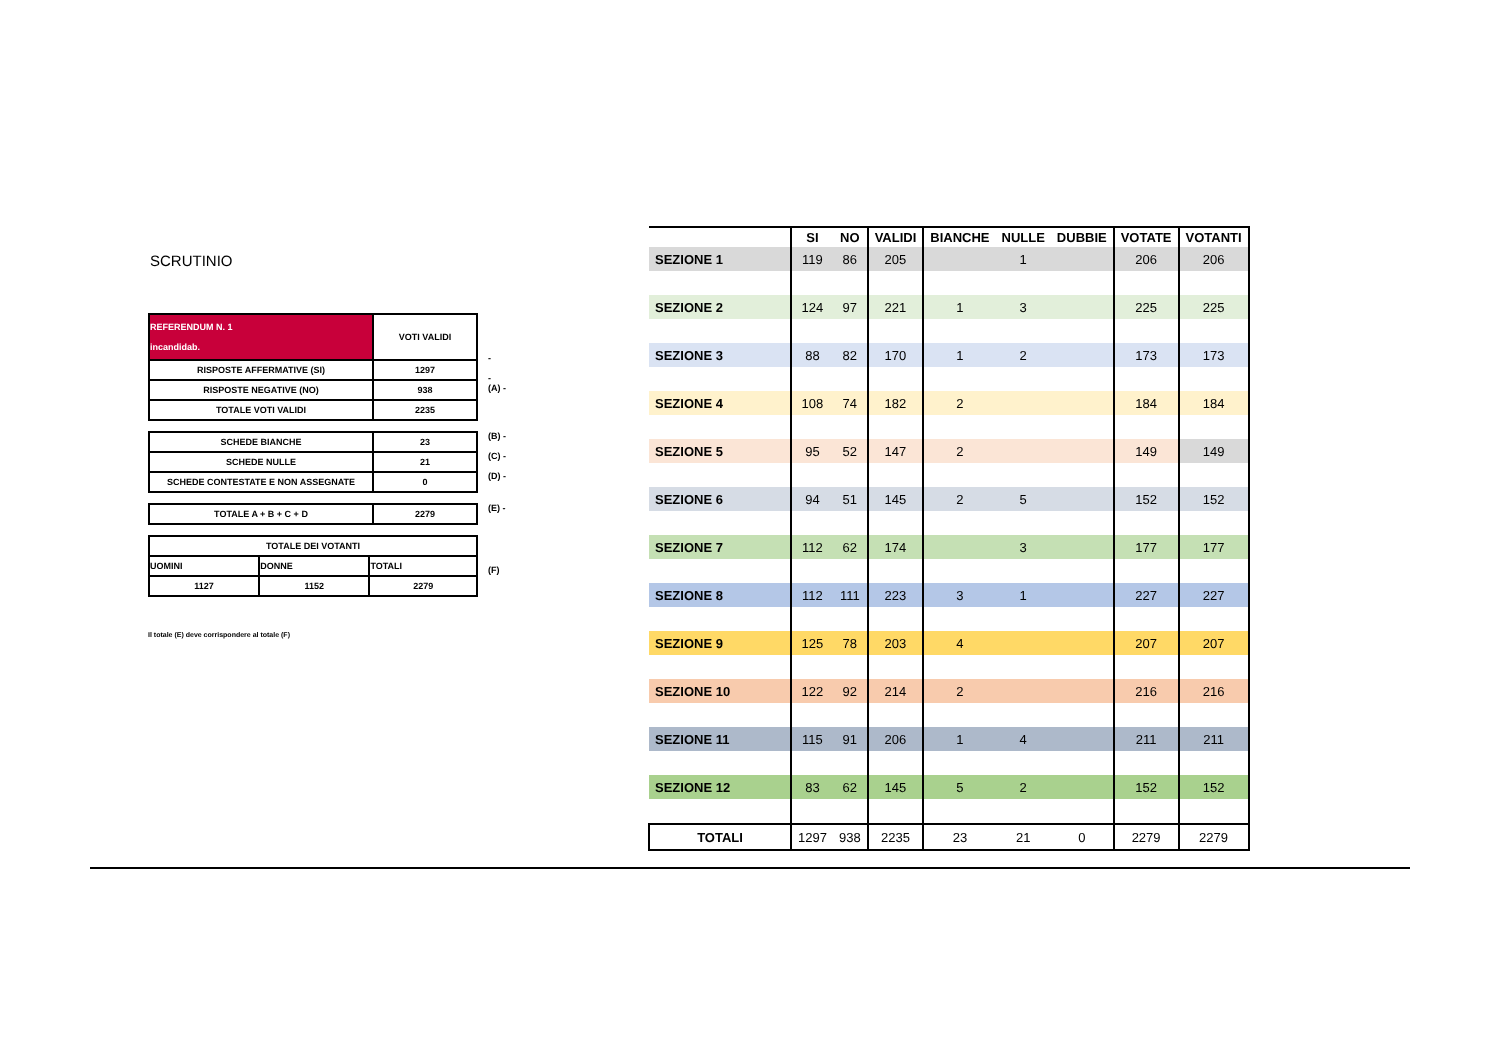SCRUTINIO
| REFERENDUM N. 1 incandidab. | VOTI VALIDI |
| RISPOSTE AFFERMATIVE (SI) | 1297 |
| RISPOSTE NEGATIVE (NO) | 938 |
| TOTALE VOTI VALIDI | 2235 |
-
-
(A) -
| SCHEDE BIANCHE | 23 |
| SCHEDE NULLE | 21 |
| SCHEDE CONTESTATE E NON ASSEGNATE | 0 |
(B) -
(C) -
(D) -
| TOTALE A + B + C + D | 2279 |
(E) -
| TOTALE DEI VOTANTI | | |
| UOMINI | DONNE | TOTALI |
| 1127 | 1152 | 2279 |
(F)
Il totale (E) deve corrispondere al totale (F)
| | SI | NO | VALIDI | BIANCHE | NULLE | DUBBIE | VOTATE | VOTANTI |
| --- | --- | --- | --- | --- | --- | --- | --- | --- |
| SEZIONE 1 | 119 | 86 | 205 | | 1 | | 206 | 206 |
| SEZIONE 2 | 124 | 97 | 221 | 1 | 3 | | 225 | 225 |
| SEZIONE 3 | 88 | 82 | 170 | 1 | 2 | | 173 | 173 |
| SEZIONE 4 | 108 | 74 | 182 | 2 | | | 184 | 184 |
| SEZIONE 5 | 95 | 52 | 147 | 2 | | | 149 | 149 |
| SEZIONE 6 | 94 | 51 | 145 | 2 | 5 | | 152 | 152 |
| SEZIONE 7 | 112 | 62 | 174 | | 3 | | 177 | 177 |
| SEZIONE 8 | 112 | 111 | 223 | 3 | 1 | | 227 | 227 |
| SEZIONE 9 | 125 | 78 | 203 | 4 | | | 207 | 207 |
| SEZIONE 10 | 122 | 92 | 214 | 2 | | | 216 | 216 |
| SEZIONE 11 | 115 | 91 | 206 | 1 | 4 | | 211 | 211 |
| SEZIONE 12 | 83 | 62 | 145 | 5 | 2 | | 152 | 152 |
| TOTALI | 1297 | 938 | 2235 | 23 | 21 | 0 | 2279 | 2279 |